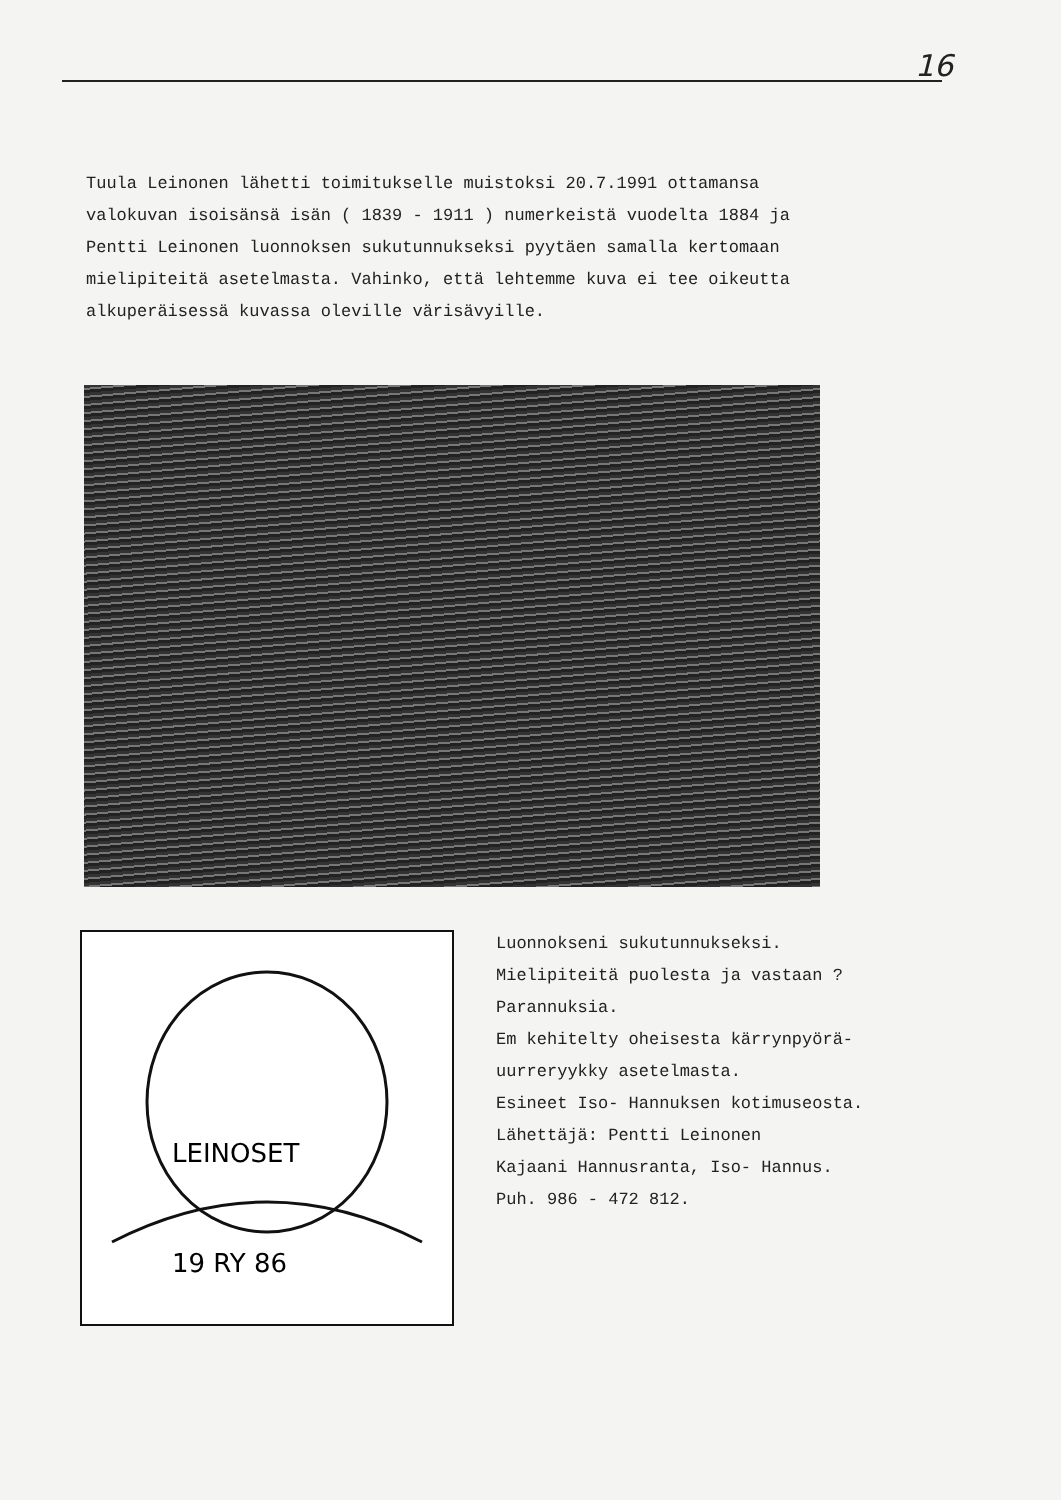16
Tuula Leinonen lähetti toimitukselle muistoksi 20.7.1991 ottamansa valokuvan isoisänsä isän ( 1839 - 1911 ) numerkeistä vuodelta 1884 ja Pentti Leinonen luonnoksen sukutunnukseksi pyytäen samalla kertomaan mielipiteitä asetelmasta. Vahinko, että lehtemme kuva ei tee oikeutta alkuperäisessä kuvassa oleville värisävyille.
LEINOSET
19 RY 86
Luonnokseni sukutunnukseksi.
Mielipiteitä puolesta ja vastaan ? Parannuksia.
Em kehitelty oheisesta kärrynpyörä- uurreryykky asetelmasta.
Esineet Iso- Hannuksen kotimuseosta.
Lähettäjä: Pentti Leinonen
Kajaani Hannusranta, Iso- Hannus.
Puh. 986 - 472 812.